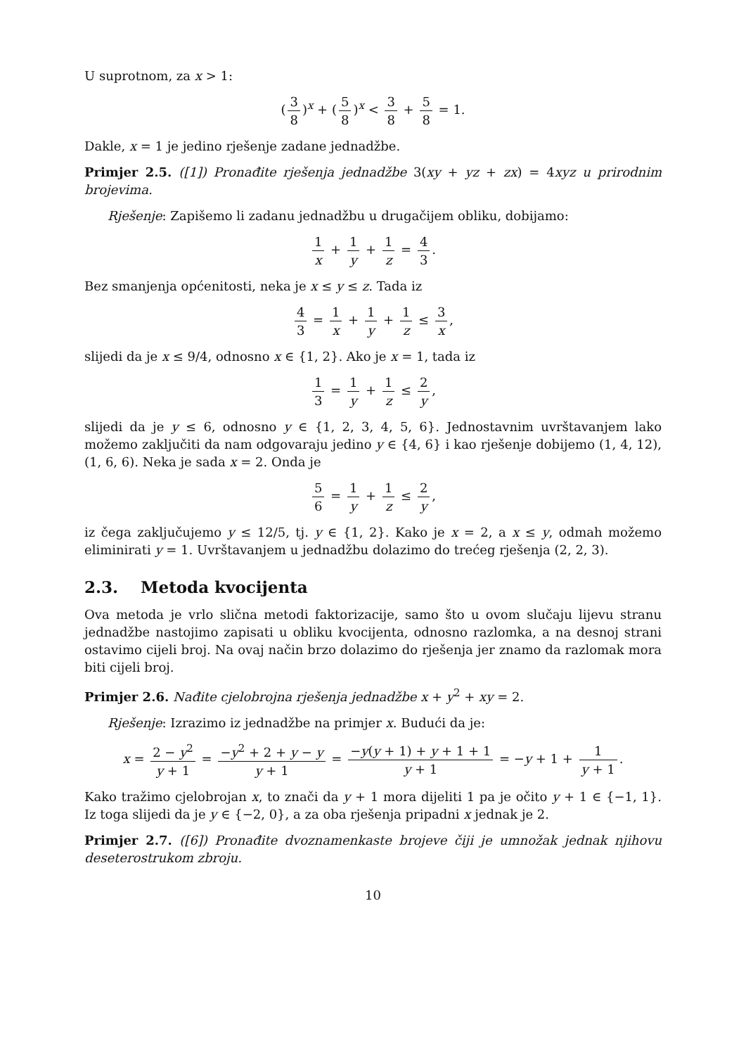U suprotnom, za x > 1:
(3 8)<sup>x</sup> + (5 8)<sup>x</sup> < 3 8 + 5 8 = 1.
Dakle, x = 1 je jedino rješenje zadane jednadžbe.
Primjer 2.5. ([1]) Pronađite rješenja jednadžbe 3(xy + yz + zx) = 4xyz u prirodnim brojevima.
Rješenje: Zapišemo li zadanu jednadžbu u drugačijem obliku, dobijamo:
1 x + 1 y + 1 z = 4 3.
Bez smanjenja općenitosti, neka je x ≤ y ≤ z. Tada iz
4 3 = 1 x + 1 y + 1 z ≤ 3 x,
slijedi da je x ≤ 9/4, odnosno x ∈ {1, 2}. Ako je x = 1, tada iz
1 3 = 1 y + 1 z ≤ 2 y,
slijedi da je y ≤ 6, odnosno y ∈ {1, 2, 3, 4, 5, 6}. Jednostavnim uvrštavanjem lako možemo zaključiti da nam odgovaraju jedino y ∈ {4, 6} i kao rješenje dobijemo (1, 4, 12), (1, 6, 6). Neka je sada x = 2. Onda je
5 6 = 1 y + 1 z ≤ 2 y,
iz čega zaključujemo y ≤ 12/5, tj. y ∈ {1, 2}. Kako je x = 2, a x ≤ y, odmah možemo eliminirati y = 1. Uvrštavanjem u jednadžbu dolazimo do trećeg rješenja (2, 2, 3).
2.3. Metoda kvocijenta
Ova metoda je vrlo slična metodi faktorizacije, samo što u ovom slučaju lijevu stranu jednadžbe nastojimo zapisati u obliku kvocijenta, odnosno razlomka, a na desnoj strani ostavimo cijeli broj. Na ovaj način brzo dolazimo do rješenja jer znamo da razlomak mora biti cijeli broj.
Primjer 2.6. Nađite cjelobrojna rješenja jednadžbe x + y<sup>2</sup> + xy = 2.
Rješenje: Izrazimo iz jednadžbe na primjer x. Budući da je:
x = 2 − y<sup>2</sup> y + 1 = −y<sup>2</sup> + 2 + y − y y + 1 = −y(y + 1) + y + 1 + 1 y + 1 = −y + 1 + 1 y + 1.
Kako tražimo cjelobrojan x, to znači da y + 1 mora dijeliti 1 pa je očito y + 1 ∈ {−1, 1}. Iz toga slijedi da je y ∈ {−2, 0}, a za oba rješenja pripadni x jednak je 2.
Primjer 2.7. ([6]) Pronađite dvoznamenkaste brojeve čiji je umnožak jednak njihovu deseterostrukom zbroju.
10